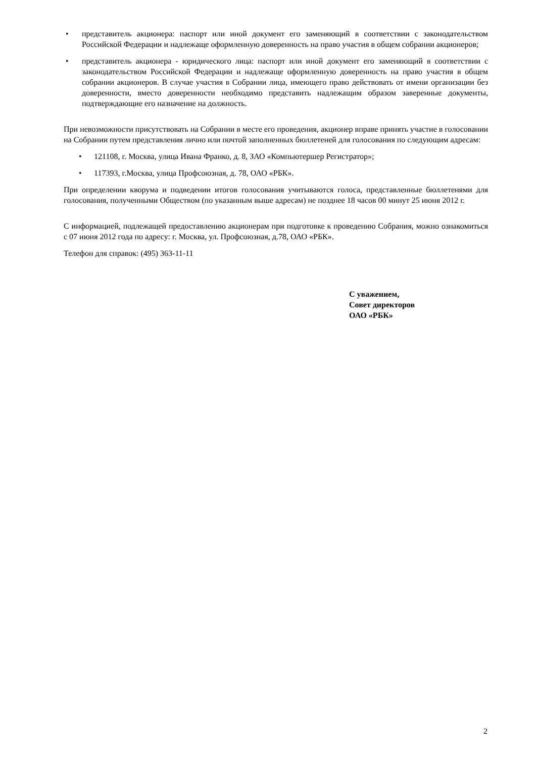• представитель акционера: паспорт или иной документ его заменяющий в соответствии с законодательством Российской Федерации и надлежаще оформленную доверенность на право участия в общем собрании акционеров;
• представитель акционера - юридического лица: паспорт или иной документ его заменяющий в соответствии с законодательством Российской Федерации и надлежаще оформленную доверенность на право участия в общем собрании акционеров. В случае участия в Собрании лица, имеющего право действовать от имени организации без доверенности, вместо доверенности необходимо представить надлежащим образом заверенные документы, подтверждающие его назначение на должность.
При невозможности присутствовать на Собрании в месте его проведения, акционер вправе принять участие в голосовании на Собрании путем представления лично или почтой заполненных бюллетеней для голосования по следующим адресам:
• 121108, г. Москва, улица Ивана Франко, д. 8, ЗАО «Компьютершер Регистратор»;
• 117393, г.Москва, улица Профсоюзная, д. 78, ОАО «РБК».
При определении кворума и подведении итогов голосования учитываются голоса, представленные бюллетенями для голосования, полученными Обществом (по указанным выше адресам) не позднее 18 часов 00 минут 25 июня 2012 г.
С информацией, подлежащей предоставлению акционерам при подготовке к проведению Собрания, можно ознакомиться с 07 июня 2012 года по адресу: г. Москва, ул. Профсоюзная, д.78, ОАО «РБК».
Телефон для справок: (495) 363-11-11
С уважением,
Совет директоров
ОАО «РБК»
2